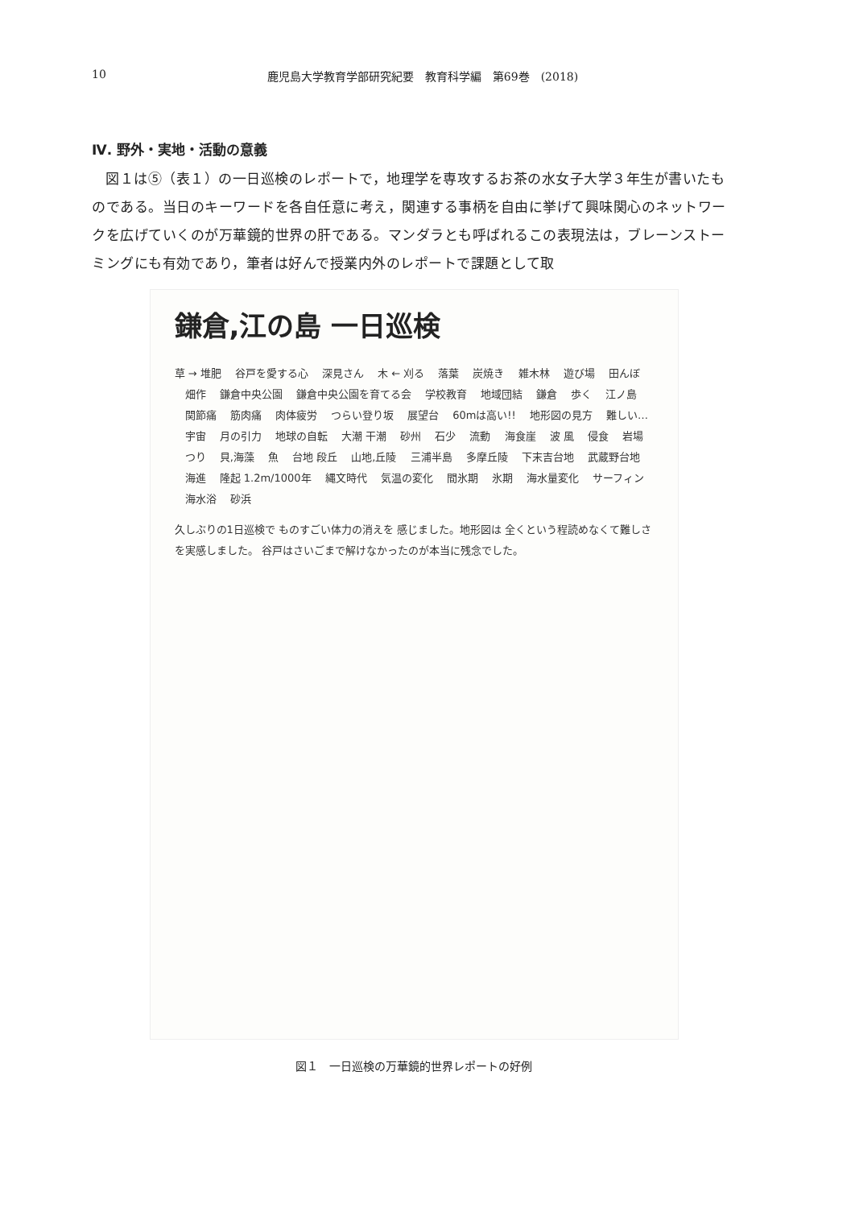10 鹿児島大学教育学部研究紀要　教育科学編　第69巻　(2018)
Ⅳ. 野外・実地・活動の意義
図１は⑤（表１）の一日巡検のレポートで，地理学を専攻するお茶の水女子大学３年生が書いたものである。当日のキーワードを各自任意に考え，関連する事柄を自由に挙げて興味関心のネットワークを広げていくのが万華鏡的世界の肝である。マンダラとも呼ばれるこの表現法は，ブレーンストーミングにも有効であり，筆者は好んで授業内外のレポートで課題として取
鎌倉,江の島 一日巡検
草 → 堆肥 　谷戸を愛する心 　深見さん 　木 ← 刈る 　落葉 　炭焼き 　雑木林 　遊び場 　田んぼ 　畑作 　鎌倉中央公園 　鎌倉中央公園を育てる会 　学校教育 　地域団結 　鎌倉 　歩く 　江ノ島 　関節痛 　筋肉痛 　肉体疲労 　つらい登り坂 　展望台 　60mは高い!! 　地形図の見方 　難しい… 　宇宙 　月の引力 　地球の自転 　大潮 干潮 　砂州 　石少 　流動 　海食崖 　波 風 　侵食 　岩場 　つり 　貝,海藻 　魚 　台地 段丘 　山地,丘陵 　三浦半島 　多摩丘陵 　下末吉台地 　武蔵野台地 　海進 　隆起 1.2m/1000年 　縄文時代 　気温の変化 　間氷期 　氷期 　海水量変化 　サーフィン 　海水浴 　砂浜
久しぶりの1日巡検で ものすごい体力の消えを 感じました。地形図は 全くという程読めなくて難しさを実感しました。 谷戸はさいごまで解けなかったのが本当に残念でした。
図１　一日巡検の万華鏡的世界レポートの好例